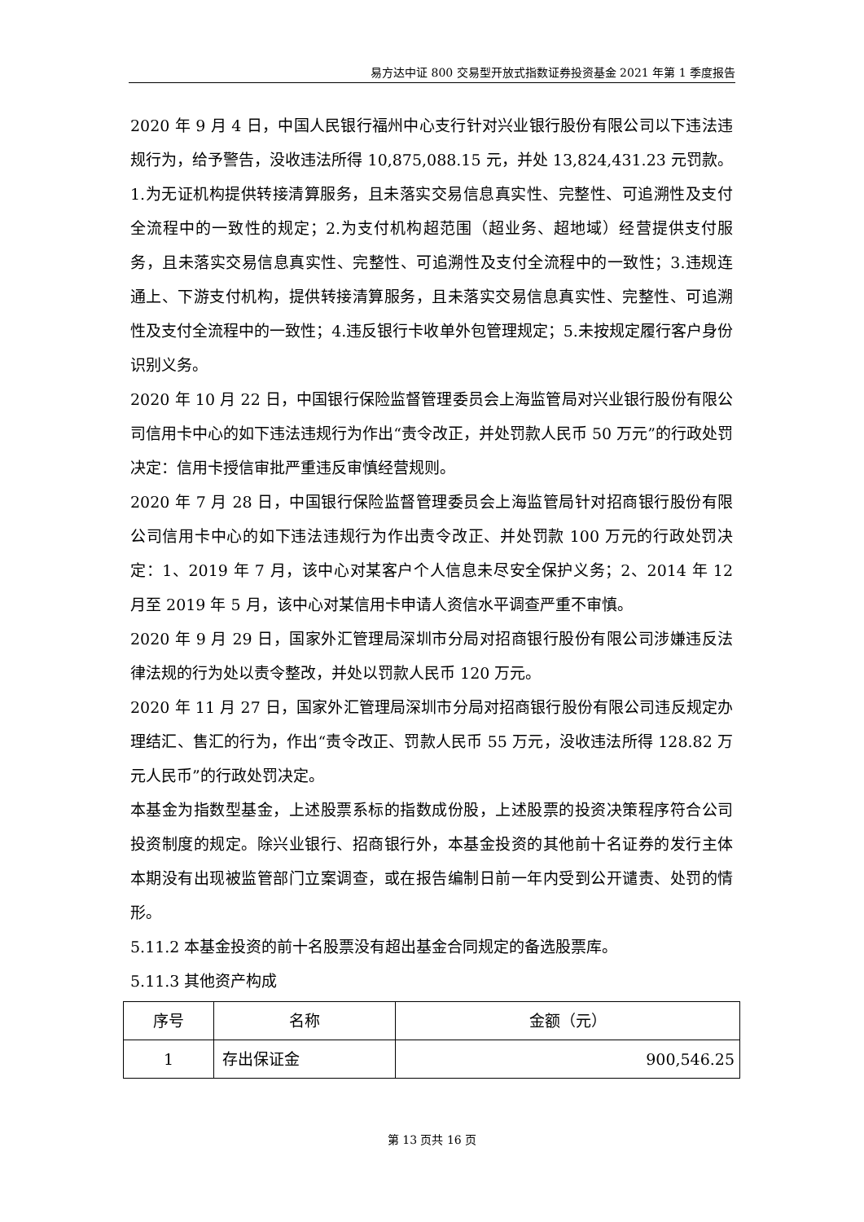易方达中证 800 交易型开放式指数证券投资基金 2021 年第 1 季度报告
2020 年 9 月 4 日，中国人民银行福州中心支行针对兴业银行股份有限公司以下违法违规行为，给予警告，没收违法所得 10,875,088.15 元，并处 13,824,431.23 元罚款。1.为无证机构提供转接清算服务，且未落实交易信息真实性、完整性、可追溯性及支付全流程中的一致性的规定；2.为支付机构超范围（超业务、超地域）经营提供支付服务，且未落实交易信息真实性、完整性、可追溯性及支付全流程中的一致性；3.违规连通上、下游支付机构，提供转接清算服务，且未落实交易信息真实性、完整性、可追溯性及支付全流程中的一致性；4.违反银行卡收单外包管理规定；5.未按规定履行客户身份识别义务。
2020 年 10 月 22 日，中国银行保险监督管理委员会上海监管局对兴业银行股份有限公司信用卡中心的如下违法违规行为作出“责令改正，并处罚款人民币 50 万元”的行政处罚决定：信用卡授信审批严重违反审慎经营规则。
2020 年 7 月 28 日，中国银行保险监督管理委员会上海监管局针对招商银行股份有限公司信用卡中心的如下违法违规行为作出责令改正、并处罚款 100 万元的行政处罚决定：1、2019 年 7 月，该中心对某客户个人信息未尽安全保护义务；2、2014 年 12 月至 2019 年 5 月，该中心对某信用卡申请人资信水平调查严重不审慎。
2020 年 9 月 29 日，国家外汇管理局深圳市分局对招商银行股份有限公司涉嫌违反法律法规的行为处以责令整改，并处以罚款人民币 120 万元。
2020 年 11 月 27 日，国家外汇管理局深圳市分局对招商银行股份有限公司违反规定办理结汇、售汇的行为，作出“责令改正、罚款人民币 55 万元，没收违法所得 128.82 万元人民币”的行政处罚决定。
本基金为指数型基金，上述股票系标的指数成份股，上述股票的投资决策程序符合公司投资制度的规定。除兴业银行、招商银行外，本基金投资的其他前十名证券的发行主体本期没有出现被监管部门立案调查，或在报告编制日前一年内受到公开谴责、处罚的情形。
5.11.2 本基金投资的前十名股票没有超出基金合同规定的备选股票库。
5.11.3 其他资产构成
| 序号 | 名称 | 金额（元） |
| --- | --- | --- |
| 1 | 存出保证金 | 900,546.25 |
第 13 页共 16 页